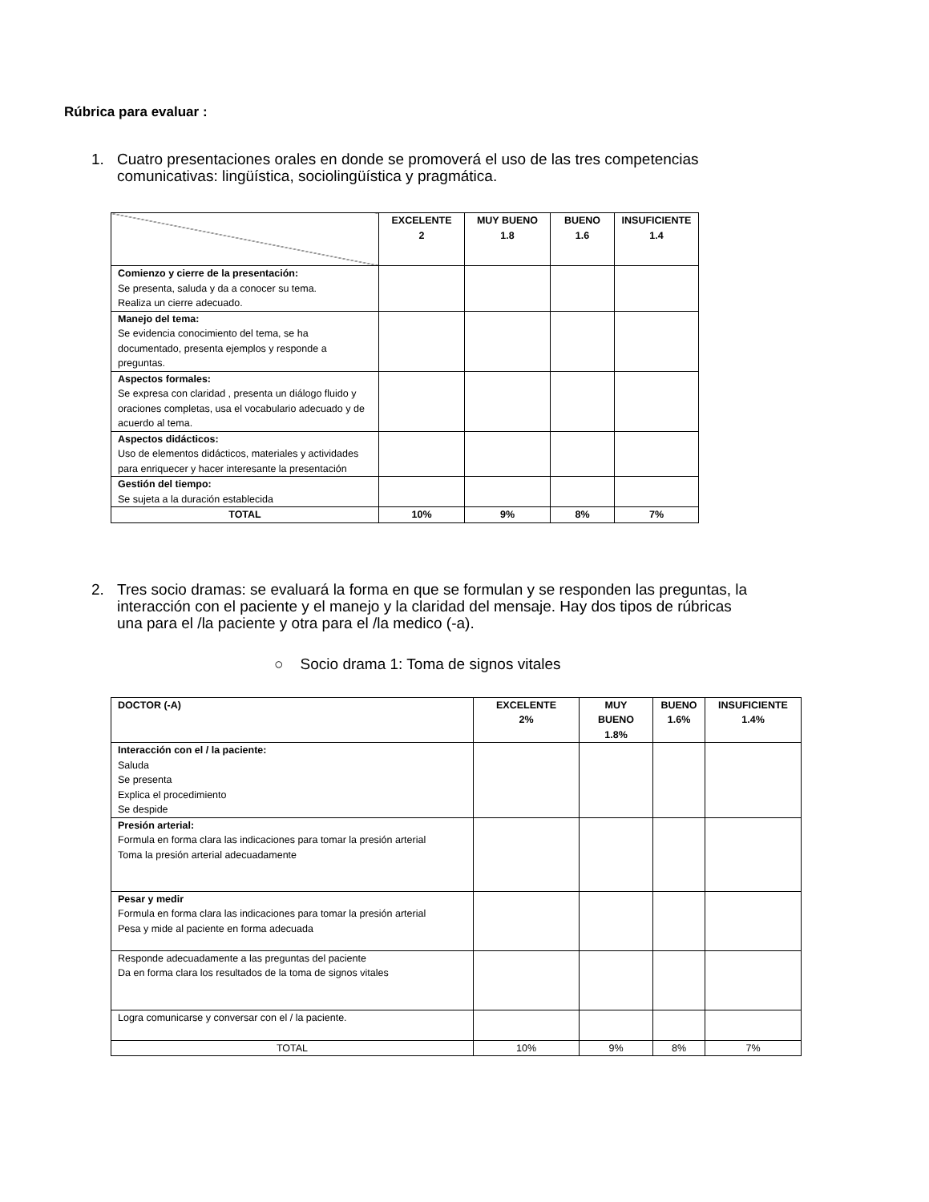Rúbrica para evaluar :
1. Cuatro presentaciones orales en donde se promoverá el uso de las tres competencias comunicativas: lingüística, sociolingüística y pragmática.
| | EXCELENTE 2 | MUY BUENO 1.8 | BUENO 1.6 | INSUFICIENTE 1.4 |
| Comienzo y cierre de la presentación: Se presenta, saluda y da a conocer su tema. Realiza un cierre adecuado. | | | | |
| Manejo del tema: Se evidencia conocimiento del tema, se ha documentado, presenta ejemplos y responde a preguntas. | | | | |
| Aspectos formales: Se expresa con claridad , presenta un diálogo fluido y oraciones completas, usa el vocabulario adecuado y de acuerdo al tema. | | | | |
| Aspectos didácticos: Uso de elementos didácticos, materiales y actividades para enriquecer y hacer interesante la presentación | | | | |
| Gestión del tiempo: Se sujeta a la duración establecida | | | | |
| TOTAL | 10% | 9% | 8% | 7% |
2. Tres socio dramas: se evaluará la forma en que se formulan y se responden las preguntas, la interacción con el paciente y el manejo y la claridad del mensaje. Hay dos tipos de rúbricas una para el /la paciente y otra para el /la medico (-a).
○ Socio drama 1: Toma de signos vitales
| DOCTOR (-A) | EXCELENTE 2% | MUY BUENO 1.8% | BUENO 1.6% | INSUFICIENTE 1.4% |
| --- | --- | --- | --- | --- |
| Interacción con el / la paciente: Saluda Se presenta Explica el procedimiento Se despide | | | | |
| Presión arterial: Formula en forma clara las indicaciones para tomar la presión arterial Toma la presión arterial adecuadamente | | | | |
| Pesar y medir Formula en forma clara las indicaciones para tomar la presión arterial Pesa y mide al paciente en forma adecuada | | | | |
| Responde adecuadamente a las preguntas del paciente Da en forma clara los resultados de la toma de signos vitales | | | | |
| Logra comunicarse y conversar con el / la paciente. | | | | |
| TOTAL | 10% | 9% | 8% | 7% |